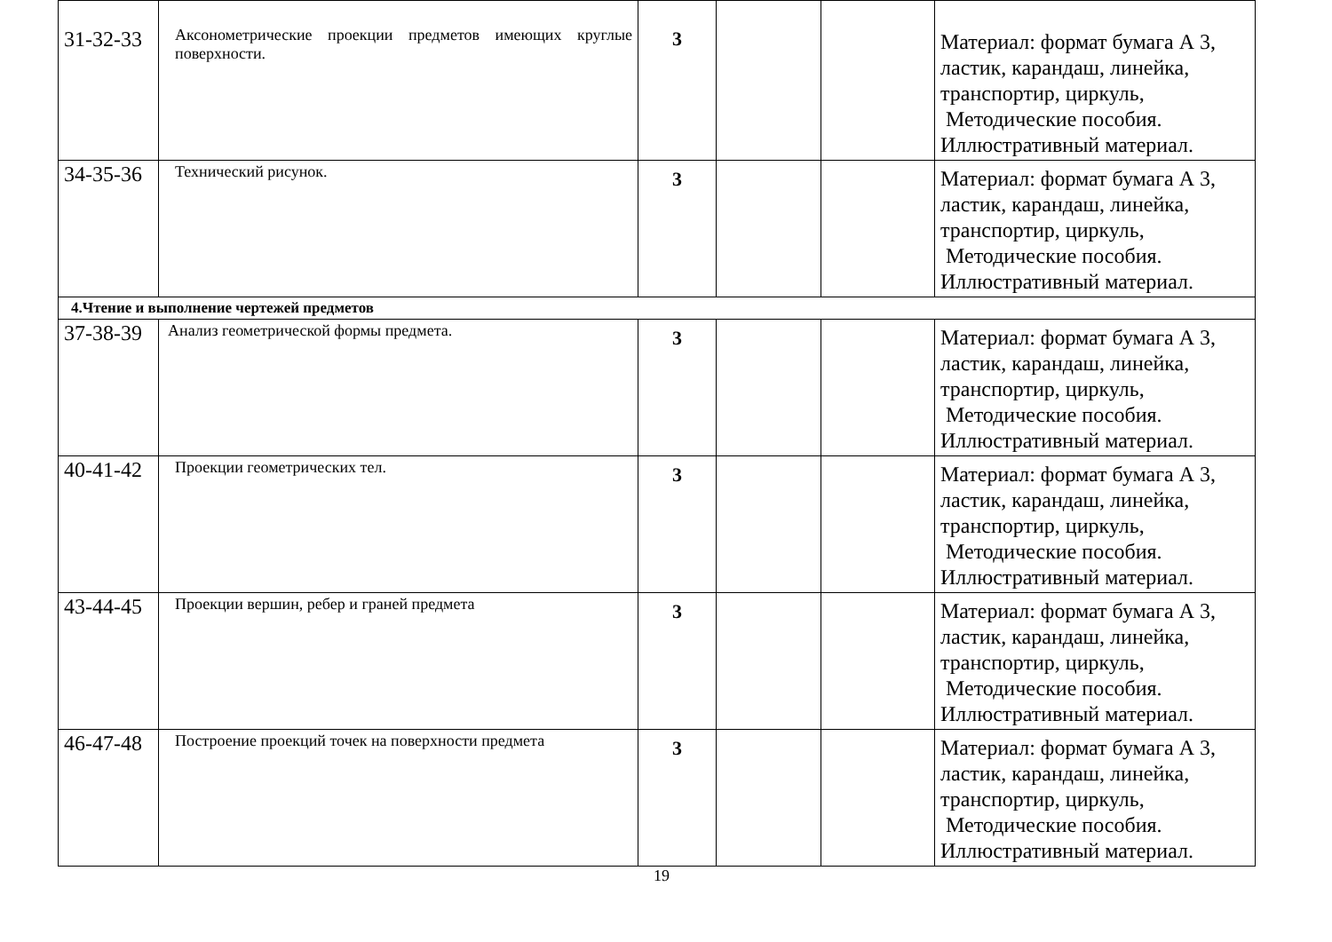| 31-32-33 | Аксонометрические проекции предметов имеющих круглые поверхности. | 3 | | | Материал: формат бумага А 3, ластик, карандаш, линейка, транспортир, циркуль, Методические пособия. Иллюстративный материал. |
| 34-35-36 | Технический рисунок. | 3 | | | Материал: формат бумага А 3, ластик, карандаш, линейка, транспортир, циркуль, Методические пособия. Иллюстративный материал. |
| 4.Чтение и выполнение чертежей предметов | | | | | |
| 37-38-39 | Анализ геометрической формы предмета. | 3 | | | Материал: формат бумага А 3, ластик, карандаш, линейка, транспортир, циркуль, Методические пособия. Иллюстративный материал. |
| 40-41-42 | Проекции геометрических тел. | 3 | | | Материал: формат бумага А 3, ластик, карандаш, линейка, транспортир, циркуль, Методические пособия. Иллюстративный материал. |
| 43-44-45 | Проекции вершин, ребер и граней предмета | 3 | | | Материал: формат бумага А 3, ластик, карандаш, линейка, транспортир, циркуль, Методические пособия. Иллюстративный материал. |
| 46-47-48 | Построение проекций точек на поверхности предмета | 3 | | | Материал: формат бумага А 3, ластик, карандаш, линейка, транспортир, циркуль, Методические пособия. Иллюстративный материал. |
19